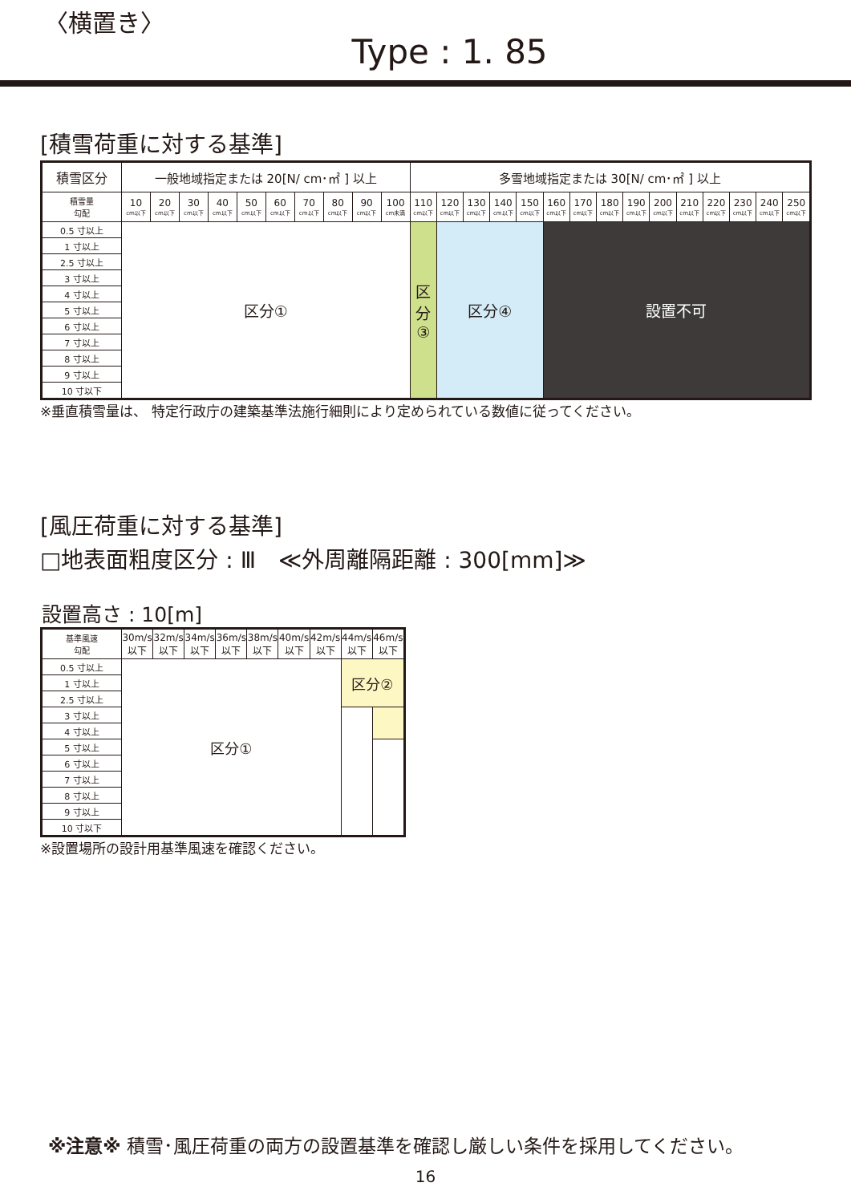〈横置き〉
Type : 1. 85
[積雪荷重に対する基準]
| 積雪区分 | 一般地域指定または 20[N/ cm･㎡ ] 以上 | | | | | | | | | | 多雪地域指定または 30[N/ cm･㎡ ] 以上 | | | | | | | | | | | | | | |
| --- | --- | --- | --- | --- | --- | --- | --- | --- | --- | --- | --- | --- | --- | --- | --- | --- | --- | --- | --- | --- | --- | --- | --- | --- | --- |
| 積雪量 勾配 | 10 cm以下 | 20 cm以下 | 30 cm以下 | 40 cm以下 | 50 cm以下 | 60 cm以下 | 70 cm以下 | 80 cm以下 | 90 cm以下 | 100 cm未満 | 110 cm以下 | 120 cm以下 | 130 cm以下 | 140 cm以下 | 150 cm以下 | 160 cm以下 | 170 cm以下 | 180 cm以下 | 190 cm以下 | 200 cm以下 | 210 cm以下 | 220 cm以下 | 230 cm以下 | 240 cm以下 | 250 cm以下 |
| 0.5 寸以上 | 区分① | | | | | | | | | | 区 分 ③ | 区分④ | | | | 設置不可 | | | | | | | | | |
| 1 寸以上 | | | | | | | | | | | | | | | | | | | | | | | | | |
| 2.5 寸以上 | | | | | | | | | | | | | | | | | | | | | | | | | |
| 3 寸以上 | | | | | | | | | | | | | | | | | | | | | | | | | |
| 4 寸以上 | | | | | | | | | | | | | | | | | | | | | | | | | |
| 5 寸以上 | | | | | | | | | | | | | | | | | | | | | | | | | |
| 6 寸以上 | | | | | | | | | | | | | | | | | | | | | | | | | |
| 7 寸以上 | | | | | | | | | | | | | | | | | | | | | | | | | |
| 8 寸以上 | | | | | | | | | | | | | | | | | | | | | | | | | |
| 9 寸以上 | | | | | | | | | | | | | | | | | | | | | | | | | |
| 10 寸以下 | | | | | | | | | | | | | | | | | | | | | | | | | |
※垂直積雪量は、 特定行政庁の建築基準法施行細則により定められている数値に従ってください。
[風圧荷重に対する基準]
□地表面粗度区分 : Ⅲ　≪外周離隔距離 : 300[mm]≫
設置高さ : 10[m]
| 基準風速 勾配 | 30m/s 以下 | 32m/s 以下 | 34m/s 以下 | 36m/s 以下 | 38m/s 以下 | 40m/s 以下 | 42m/s 以下 | 44m/s 以下 | 46m/s 以下 |
| --- | --- | --- | --- | --- | --- | --- | --- | --- | --- |
| 0.5 寸以上 | 区分① | | | | | | | 区分② | |
| 1 寸以上 | | | | | | | | | |
| 2.5 寸以上 | | | | | | | | | |
| 3 寸以上 | | | | | | | | | |
| 4 寸以上 | | | | | | | | | |
| 5 寸以上 | | | | | | | | | |
| 6 寸以上 | | | | | | | | | |
| 7 寸以上 | | | | | | | | | |
| 8 寸以上 | | | | | | | | | |
| 9 寸以上 | | | | | | | | | |
| 10 寸以下 | | | | | | | | | |
※設置場所の設計用基準風速を確認ください。
※注意※ 積雪･風圧荷重の両方の設置基準を確認し厳しい条件を採用してください。
16